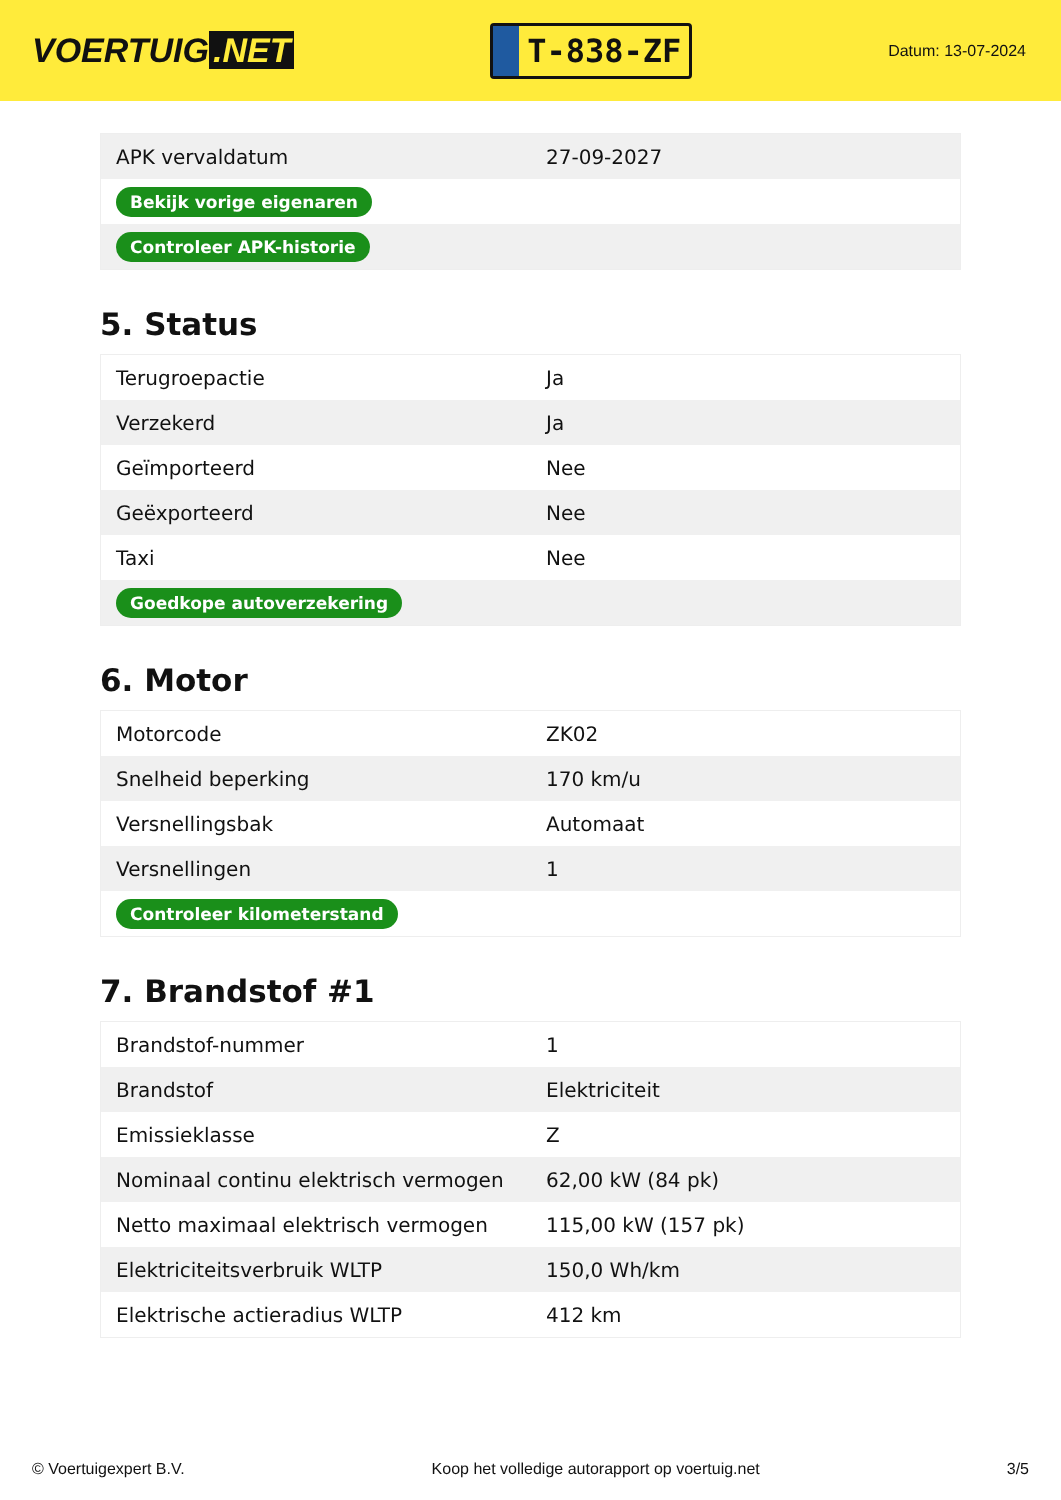VOERTUIG.NET
T-838-ZF
Datum: 13-07-2024
| APK vervaldatum | 27-09-2027 |
| Bekijk vorige eigenaren | |
| Controleer APK-historie | |
5. Status
| Terugroepactie | Ja |
| Verzekerd | Ja |
| Geïmporteerd | Nee |
| Geëxporteerd | Nee |
| Taxi | Nee |
| Goedkope autoverzekering | |
6. Motor
| Motorcode | ZK02 |
| Snelheid beperking | 170 km/u |
| Versnellingsbak | Automaat |
| Versnellingen | 1 |
| Controleer kilometerstand | |
7. Brandstof #1
| Brandstof-nummer | 1 |
| Brandstof | Elektriciteit |
| Emissieklasse | Z |
| Nominaal continu elektrisch vermogen | 62,00 kW (84 pk) |
| Netto maximaal elektrisch vermogen | 115,00 kW (157 pk) |
| Elektriciteitsverbruik WLTP | 150,0 Wh/km |
| Elektrische actieradius WLTP | 412 km |
© Voertuigexpert B.V. Koop het volledige autorapport op voertuig.net 3/5